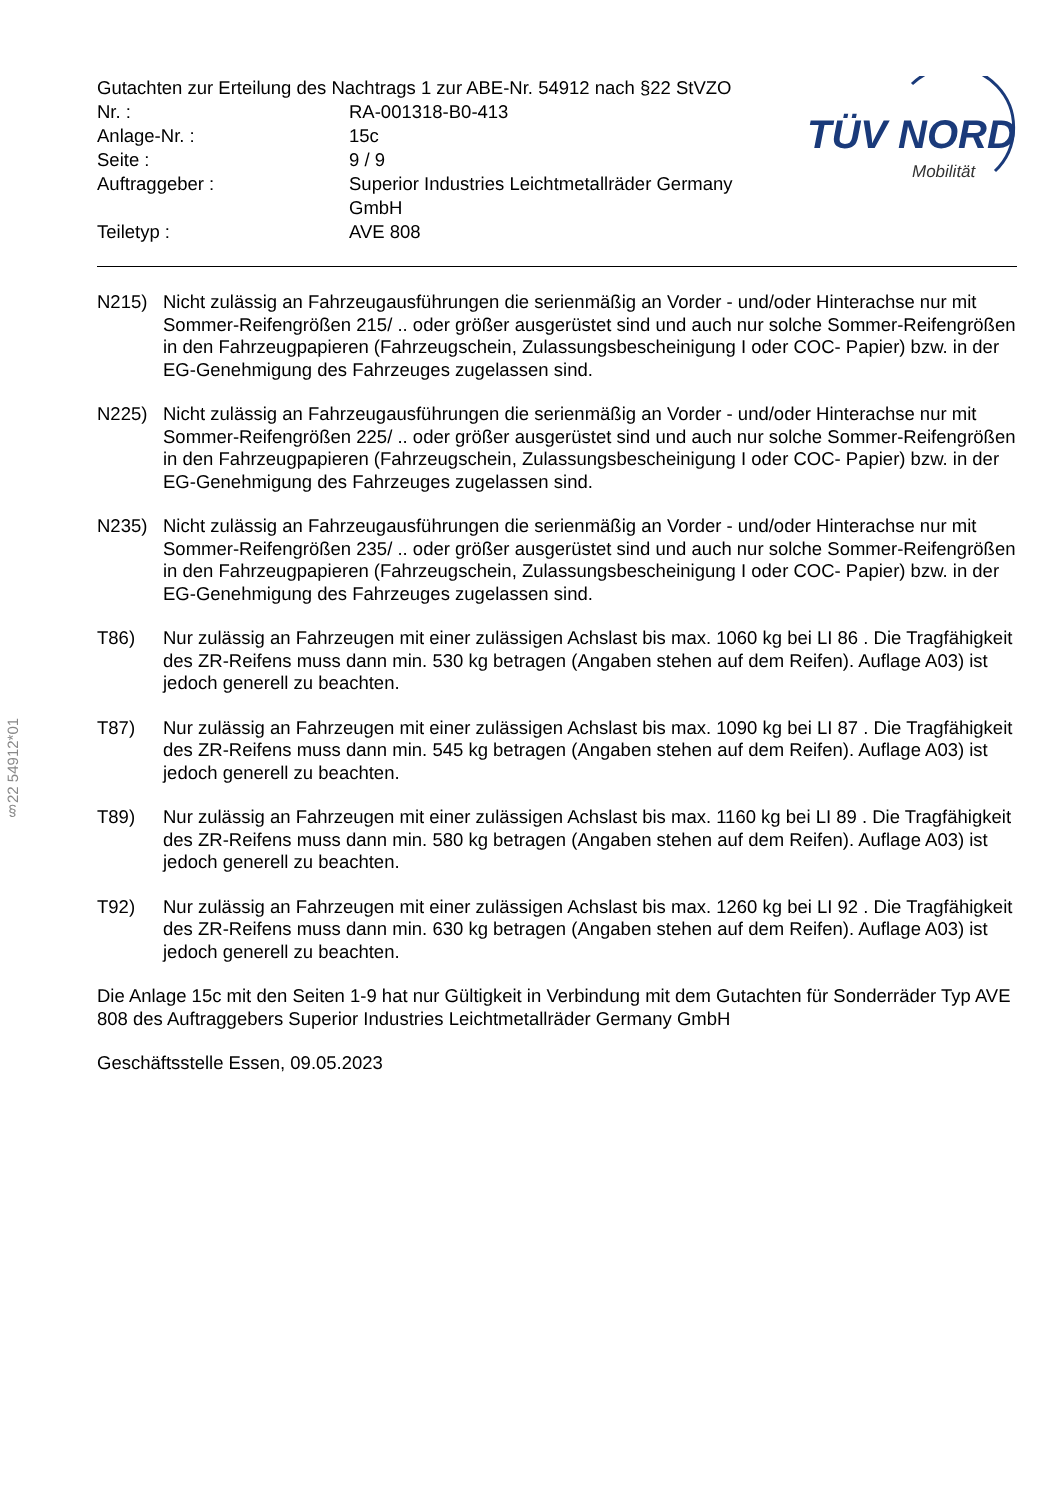§22 54912*01
| Gutachten zur Erteilung des Nachtrags 1 zur ABE-Nr. 54912 nach §22 StVZO | |
| Nr. : | RA-001318-B0-413 |
| Anlage-Nr. : | 15c |
| Seite : | 9 / 9 |
| Auftraggeber : | Superior Industries Leichtmetallräder Germany GmbH |
| Teiletyp : | AVE 808 |
TÜV NORD
Mobilität
N215) Nicht zulässig an Fahrzeugausführungen die serienmäßig an Vorder - und/oder Hinterachse nur mit Sommer-Reifengrößen 215/ .. oder größer ausgerüstet sind und auch nur solche Sommer-Reifengrößen in den Fahrzeugpapieren (Fahrzeugschein, Zulassungsbescheinigung I oder COC- Papier) bzw. in der EG-Genehmigung des Fahrzeuges zugelassen sind.
N225) Nicht zulässig an Fahrzeugausführungen die serienmäßig an Vorder - und/oder Hinterachse nur mit Sommer-Reifengrößen 225/ .. oder größer ausgerüstet sind und auch nur solche Sommer-Reifengrößen in den Fahrzeugpapieren (Fahrzeugschein, Zulassungsbescheinigung I oder COC- Papier) bzw. in der EG-Genehmigung des Fahrzeuges zugelassen sind.
N235) Nicht zulässig an Fahrzeugausführungen die serienmäßig an Vorder - und/oder Hinterachse nur mit Sommer-Reifengrößen 235/ .. oder größer ausgerüstet sind und auch nur solche Sommer-Reifengrößen in den Fahrzeugpapieren (Fahrzeugschein, Zulassungsbescheinigung I oder COC- Papier) bzw. in der EG-Genehmigung des Fahrzeuges zugelassen sind.
T86) Nur zulässig an Fahrzeugen mit einer zulässigen Achslast bis max. 1060 kg bei LI 86 . Die Tragfähigkeit des ZR-Reifens muss dann min. 530 kg betragen (Angaben stehen auf dem Reifen). Auflage A03) ist jedoch generell zu beachten.
T87) Nur zulässig an Fahrzeugen mit einer zulässigen Achslast bis max. 1090 kg bei LI 87 . Die Tragfähigkeit des ZR-Reifens muss dann min. 545 kg betragen (Angaben stehen auf dem Reifen). Auflage A03) ist jedoch generell zu beachten.
T89) Nur zulässig an Fahrzeugen mit einer zulässigen Achslast bis max. 1160 kg bei LI 89 . Die Tragfähigkeit des ZR-Reifens muss dann min. 580 kg betragen (Angaben stehen auf dem Reifen). Auflage A03) ist jedoch generell zu beachten.
T92) Nur zulässig an Fahrzeugen mit einer zulässigen Achslast bis max. 1260 kg bei LI 92 . Die Tragfähigkeit des ZR-Reifens muss dann min. 630 kg betragen (Angaben stehen auf dem Reifen). Auflage A03) ist jedoch generell zu beachten.
Die Anlage 15c mit den Seiten 1-9 hat nur Gültigkeit in Verbindung mit dem Gutachten für Sonderräder Typ AVE 808 des Auftraggebers Superior Industries Leichtmetallräder Germany GmbH
Geschäftsstelle Essen, 09.05.2023